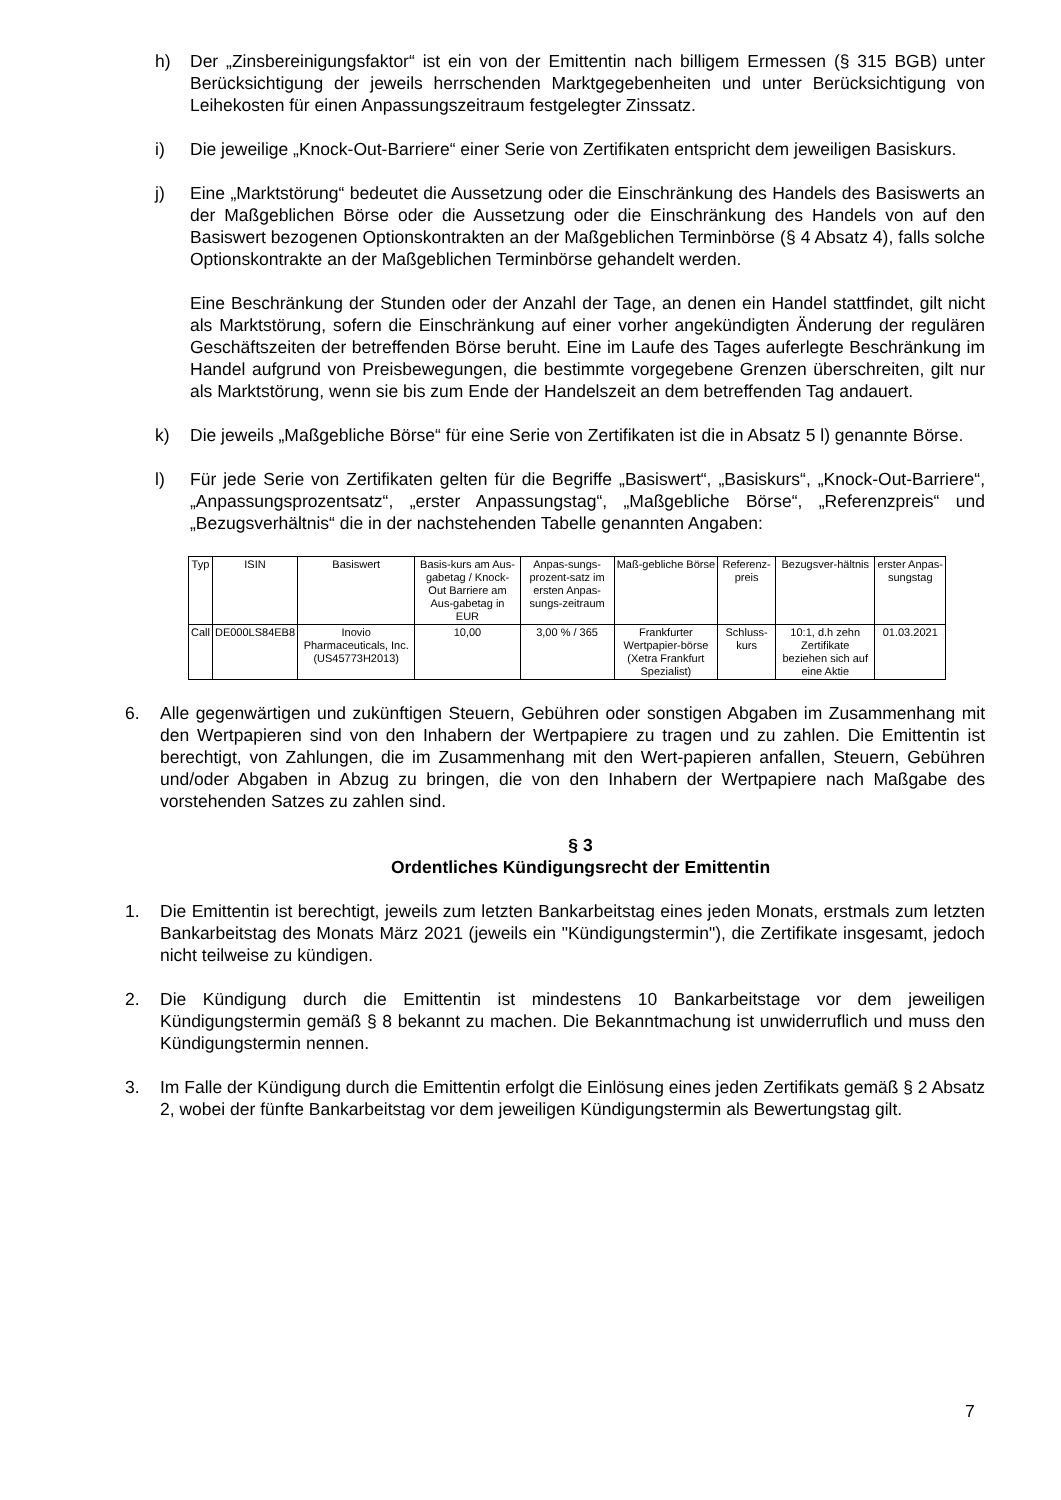h) Der „Zinsbereinigungsfaktor“ ist ein von der Emittentin nach billigem Ermessen (§ 315 BGB) unter Berücksichtigung der jeweils herrschenden Marktgegebenheiten und unter Berücksichtigung von Leihekosten für einen Anpassungszeitraum festgelegter Zinssatz.
i) Die jeweilige „Knock-Out-Barriere“ einer Serie von Zertifikaten entspricht dem jeweiligen Basiskurs.
j) Eine „Marktstörung“ bedeutet die Aussetzung oder die Einschränkung des Handels des Basiswerts an der Maßgeblichen Börse oder die Aussetzung oder die Einschränkung des Handels von auf den Basiswert bezogenen Optionskontrakten an der Maßgeblichen Terminbörse (§ 4 Absatz 4), falls solche Optionskontrakte an der Maßgeblichen Terminbörse gehandelt werden.
Eine Beschränkung der Stunden oder der Anzahl der Tage, an denen ein Handel stattfindet, gilt nicht als Marktstörung, sofern die Einschränkung auf einer vorher angekündigten Änderung der regulären Geschäftszeiten der betreffenden Börse beruht. Eine im Laufe des Tages auferlegte Beschränkung im Handel aufgrund von Preisbewegungen, die bestimmte vorgegebene Grenzen überschreiten, gilt nur als Marktstörung, wenn sie bis zum Ende der Handelszeit an dem betreffenden Tag andauert.
k) Die jeweils „Maßgebliche Börse“ für eine Serie von Zertifikaten ist die in Absatz 5 l) genannte Börse.
l) Für jede Serie von Zertifikaten gelten für die Begriffe „Basiswert“, „Basiskurs“, „Knock-Out-Barriere“, „Anpassungsprozentsatz“, „erster Anpassungstag“, „Maßgebliche Börse“, „Referenzpreis“ und „Bezugsverhältnis“ die in der nachstehenden Tabelle genannten Angaben:
| Typ | ISIN | Basiswert | Basis-kurs am Aus-gabetag / Knock-Out Barriere am Aus-gabetag in EUR | Anpas-sungs-prozent-satz im ersten Anpas-sungs-zeitraum | Maß-gebliche Börse | Referenz-preis | Bezugsver-hältnis | erster Anpas-sungstag |
| --- | --- | --- | --- | --- | --- | --- | --- | --- |
| Call | DE000LS84EB8 | Inovio Pharmaceuticals, Inc. (US45773H2013) | 10,00 | 3,00 % / 365 | Frankfurter Wertpapier-börse (Xetra Frankfurt Spezialist) | Schluss-kurs | 10:1, d.h zehn Zertifikate beziehen sich auf eine Aktie | 01.03.2021 |
6. Alle gegenwärtigen und zukünftigen Steuern, Gebühren oder sonstigen Abgaben im Zusammenhang mit den Wertpapieren sind von den Inhabern der Wertpapiere zu tragen und zu zahlen. Die Emittentin ist berechtigt, von Zahlungen, die im Zusammenhang mit den Wert-papieren anfallen, Steuern, Gebühren und/oder Abgaben in Abzug zu bringen, die von den Inhabern der Wertpapiere nach Maßgabe des vorstehenden Satzes zu zahlen sind.
§ 3
Ordentliches Kündigungsrecht der Emittentin
1. Die Emittentin ist berechtigt, jeweils zum letzten Bankarbeitstag eines jeden Monats, erstmals zum letzten Bankarbeitstag des Monats März 2021 (jeweils ein "Kündigungstermin"), die Zertifikate insgesamt, jedoch nicht teilweise zu kündigen.
2. Die Kündigung durch die Emittentin ist mindestens 10 Bankarbeitstage vor dem jeweiligen Kündigungstermin gemäß § 8 bekannt zu machen. Die Bekanntmachung ist unwiderruflich und muss den Kündigungstermin nennen.
3. Im Falle der Kündigung durch die Emittentin erfolgt die Einlösung eines jeden Zertifikats gemäß § 2 Absatz 2, wobei der fünfte Bankarbeitstag vor dem jeweiligen Kündigungstermin als Bewertungstag gilt.
7